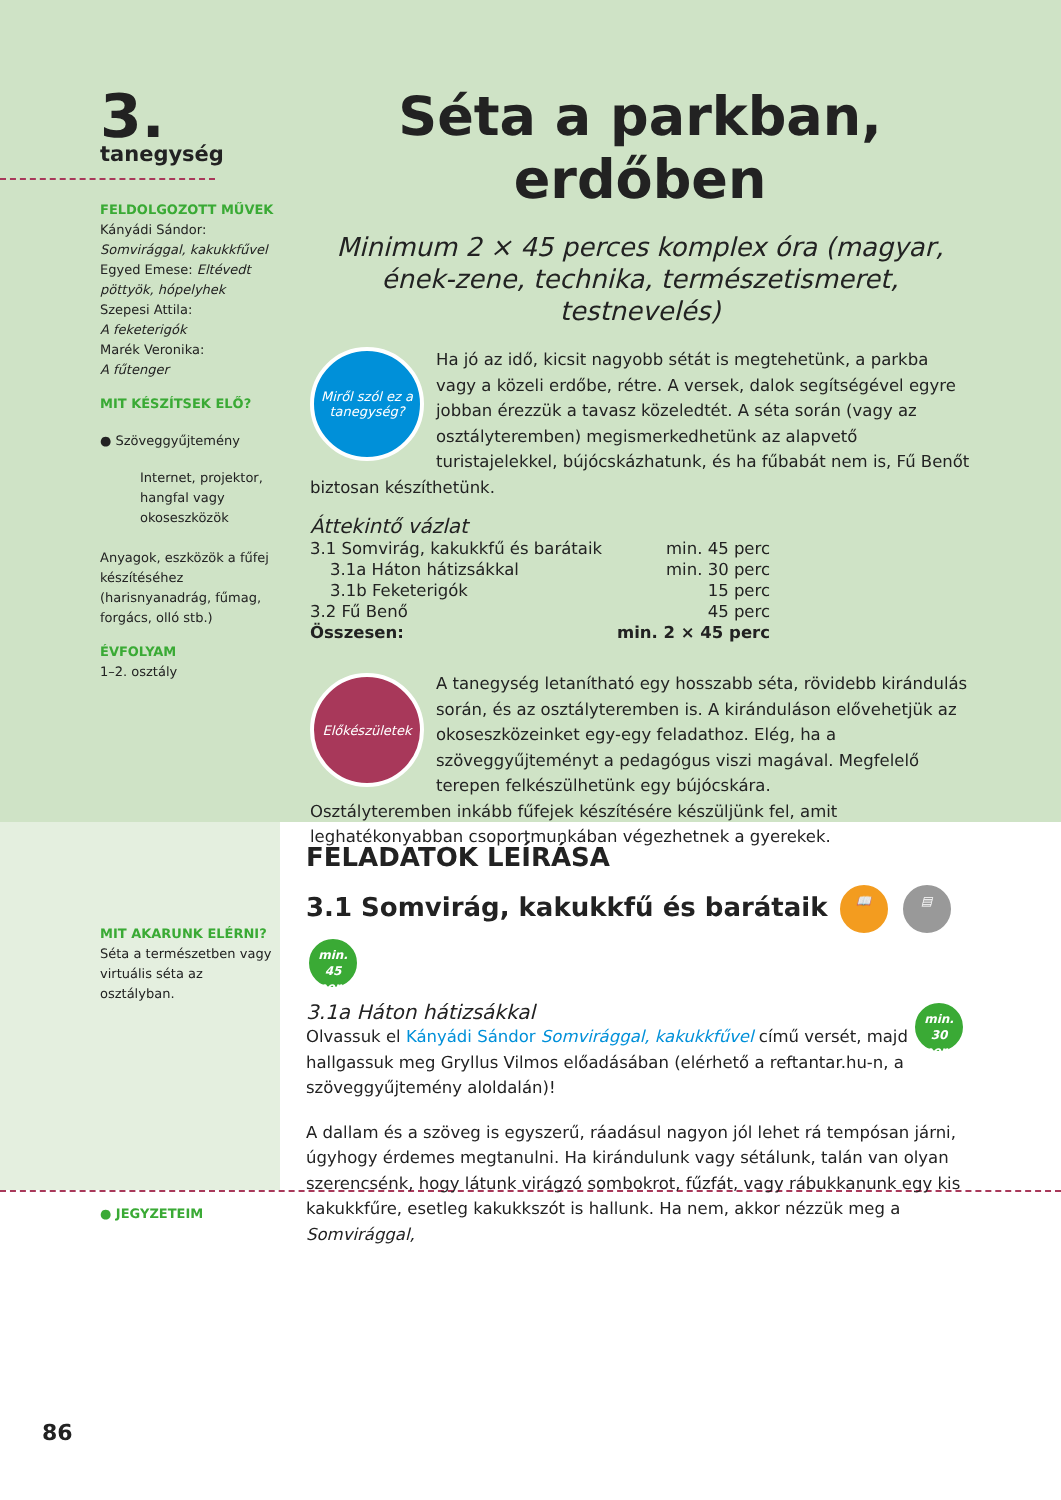3.
tanegység
FELDOLGOZOTT MŰVEK
Kányádi Sándor: Somvirággal, kakukkfűvel
Egyed Emese: Eltévedt pöttyök, hópelyhek
Szepesi Attila:
A feketerigók
Marék Veronika:
A fűtenger
MIT KÉSZÍTSEK ELŐ?
● Szöveggyűjtemény
Internet, projektor, hangfal vagy okoseszközök
Anyagok, eszközök a fűfej készítéséhez (harisnyanadrág, fűmag, forgács, olló stb.)
ÉVFOLYAM
1–2. osztály
Séta a parkban, erdőben
Minimum 2 × 45 perces komplex óra (magyar, ének-zene, technika, természetismeret, testnevelés)
Miről szól ez a tanegység?
Ha jó az idő, kicsit nagyobb sétát is megtehetünk, a parkba vagy a közeli erdőbe, rétre. A versek, dalok segítségével egyre jobban érezzük a tavasz közeledtét. A séta során (vagy az osztályteremben) megismerkedhetünk az alapvető turistajelekkel, bújócskázhatunk, és ha fűbabát nem is, Fű Benőt biztosan készíthetünk.
Áttekintő vázlat
| 3.1 Somvirág, kakukkfű és barátaik | min. 45 perc |
| 3.1a Háton hátizsákkal | min. 30 perc |
| 3.1b Feketerigók | 15 perc |
| 3.2 Fű Benő | 45 perc |
| Összesen: | min. 2 × 45 perc |
Előkészületek
A tanegység letanítható egy hosszabb séta, rövidebb kirándulás során, és az osztályteremben is. A kiránduláson elővehetjük az okoseszközeinket egy-egy feladathoz. Elég, ha a szöveggyűjteményt a pedagógus viszi magával. Megfelelő terepen felkészülhetünk egy bújócskára.
Osztályteremben inkább fűfejek készítésére készüljünk fel, amit leghatékonyabban csoportmunkában végezhetnek a gyerekek.
MIT AKARUNK ELÉRNI?
Séta a természetben vagy virtuális séta az osztályban.
FELADATOK LEÍRÁSA
3.1 Somvirág, kakukkfű és barátaik 📖 ▤ min.
45 perc
3.1a Háton hátizsákkal min.
30 perc
Olvassuk el Kányádi Sándor Somvirággal, kakukkfűvel című versét, majd hallgassuk meg Gryllus Vilmos előadásában (elérhető a reftantar.hu-n, a szöveggyűjtemény aloldalán)!
A dallam és a szöveg is egyszerű, ráadásul nagyon jól lehet rá tempósan járni, úgyhogy érdemes megtanulni. Ha kirándulunk vagy sétálunk, talán van olyan szerencsénk, hogy látunk virágzó sombokrot, fűzfát, vagy rábukkanunk egy kis kakukkfűre, esetleg kakukkszót is hallunk. Ha nem, akkor nézzük meg a Somvirággal,
● JEGYZETEIM
86